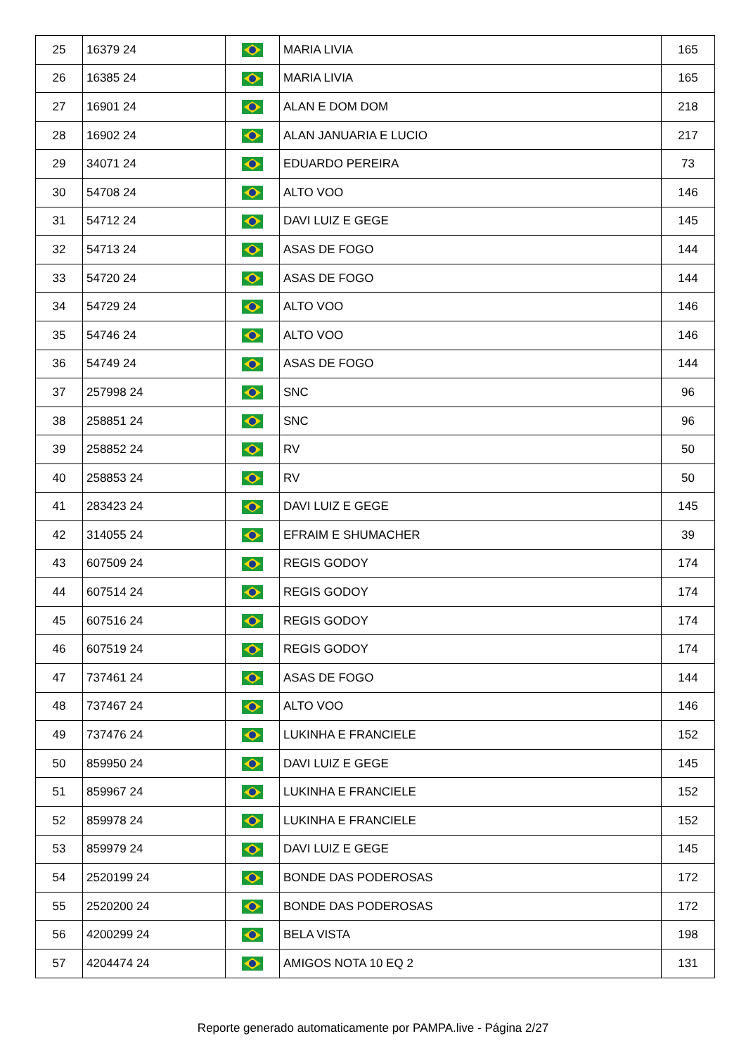| 25 | 16379 24 | | MARIA LIVIA | 165 |
| 26 | 16385 24 | | MARIA LIVIA | 165 |
| 27 | 16901 24 | | ALAN E DOM DOM | 218 |
| 28 | 16902 24 | | ALAN JANUARIA E LUCIO | 217 |
| 29 | 34071 24 | | EDUARDO PEREIRA | 73 |
| 30 | 54708 24 | | ALTO VOO | 146 |
| 31 | 54712 24 | | DAVI LUIZ E GEGE | 145 |
| 32 | 54713 24 | | ASAS DE FOGO | 144 |
| 33 | 54720 24 | | ASAS DE FOGO | 144 |
| 34 | 54729 24 | | ALTO VOO | 146 |
| 35 | 54746 24 | | ALTO VOO | 146 |
| 36 | 54749 24 | | ASAS DE FOGO | 144 |
| 37 | 257998 24 | | SNC | 96 |
| 38 | 258851 24 | | SNC | 96 |
| 39 | 258852 24 | | RV | 50 |
| 40 | 258853 24 | | RV | 50 |
| 41 | 283423 24 | | DAVI LUIZ E GEGE | 145 |
| 42 | 314055 24 | | EFRAIM E SHUMACHER | 39 |
| 43 | 607509 24 | | REGIS GODOY | 174 |
| 44 | 607514 24 | | REGIS GODOY | 174 |
| 45 | 607516 24 | | REGIS GODOY | 174 |
| 46 | 607519 24 | | REGIS GODOY | 174 |
| 47 | 737461 24 | | ASAS DE FOGO | 144 |
| 48 | 737467 24 | | ALTO VOO | 146 |
| 49 | 737476 24 | | LUKINHA E FRANCIELE | 152 |
| 50 | 859950 24 | | DAVI LUIZ E GEGE | 145 |
| 51 | 859967 24 | | LUKINHA E FRANCIELE | 152 |
| 52 | 859978 24 | | LUKINHA E FRANCIELE | 152 |
| 53 | 859979 24 | | DAVI LUIZ E GEGE | 145 |
| 54 | 2520199 24 | | BONDE DAS PODEROSAS | 172 |
| 55 | 2520200 24 | | BONDE DAS PODEROSAS | 172 |
| 56 | 4200299 24 | | BELA VISTA | 198 |
| 57 | 4204474 24 | | AMIGOS NOTA 10 EQ 2 | 131 |
Reporte generado automaticamente por PAMPA.live - Página 2/27